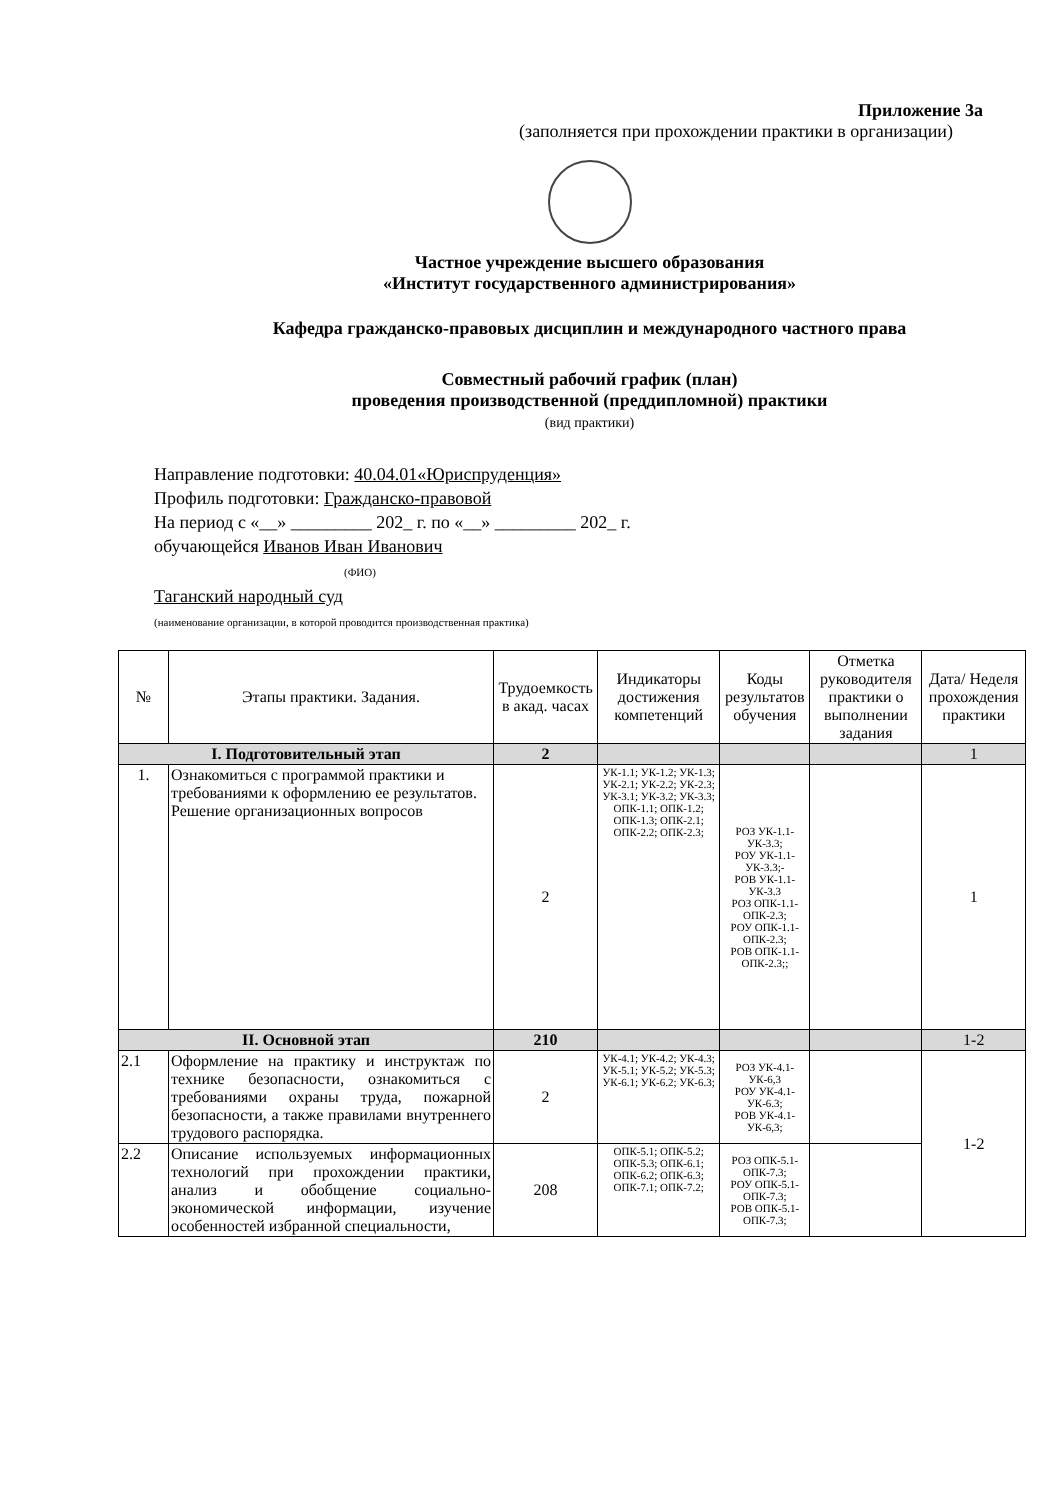Приложение 3а
(заполняется при прохождении практики в организации)
Частное учреждение высшего образования
«Институт государственного администрирования»
Кафедра гражданско-правовых дисциплин и международного частного права
Совместный рабочий график (план)
проведения производственной (преддипломной) практики
(вид практики)
Направление подготовки: 40.04.01«Юриспруденция»
Профиль подготовки: Гражданско-правовой
На период с «__» _________ 202_ г. по «__» _________ 202_ г.
обучающейся Иванов Иван Иванович
(ФИО)
Таганский народный суд
(наименование организации, в которой проводится производственная практика)
| № | Этапы практики. Задания. | Трудоемкость в акад. часах | Индикаторы достижения компетенций | Коды результатов обучения | Отметка руководителя практики о выполнении задания | Дата/ Неделя прохождения практики |
| --- | --- | --- | --- | --- | --- | --- |
| I. Подготовительный этап | | 2 | | | | 1 |
| 1. | Ознакомиться с программой практики и требованиями к оформлению ее результатов. Решение организационных вопросов | 2 | УК-1.1; УК-1.2; УК-1.3; УК-2.1; УК-2.2; УК-2.3; УК-3.1; УК-3.2; УК-3.3; ОПК-1.1; ОПК-1.2; ОПК-1.3; ОПК-2.1; ОПК-2.2; ОПК-2.3; | РОЗ УК-1.1-УК-3.3; РОУ УК-1.1-УК-3.3;- РОВ УК-1.1-УК-3.3 РОЗ ОПК-1.1-ОПК-2.3; РОУ ОПК-1.1-ОПК-2.3; РОВ ОПК-1.1-ОПК-2.3;; | | 1 |
| II. Основной этап | | 210 | | | | 1-2 |
| 2.1 | Оформление на практику и инструктаж по технике безопасности, ознакомиться с требованиями охраны труда, пожарной безопасности, а также правилами внутреннего трудового распорядка. | 2 | УК-4.1; УК-4.2; УК-4.3; УК-5.1; УК-5.2; УК-5.3; УК-6.1; УК-6.2; УК-6.3; | РОЗ УК-4.1-УК-6,3 РОУ УК-4.1-УК-6.3; РОВ УК-4.1-УК-6,3; | | 1-2 |
| 2.2 | Описание используемых информационных технологий при прохождении практики, анализ и обобщение социально-экономической информации, изучение особенностей избранной специальности, | 208 | ОПК-5.1; ОПК-5.2; ОПК-5.3; ОПК-6.1; ОПК-6.2; ОПК-6.3; ОПК-7.1; ОПК-7.2; | РОЗ ОПК-5.1-ОПК-7.3; РОУ ОПК-5.1-ОПК-7.3; РОВ ОПК-5.1-ОПК-7.3; | | |